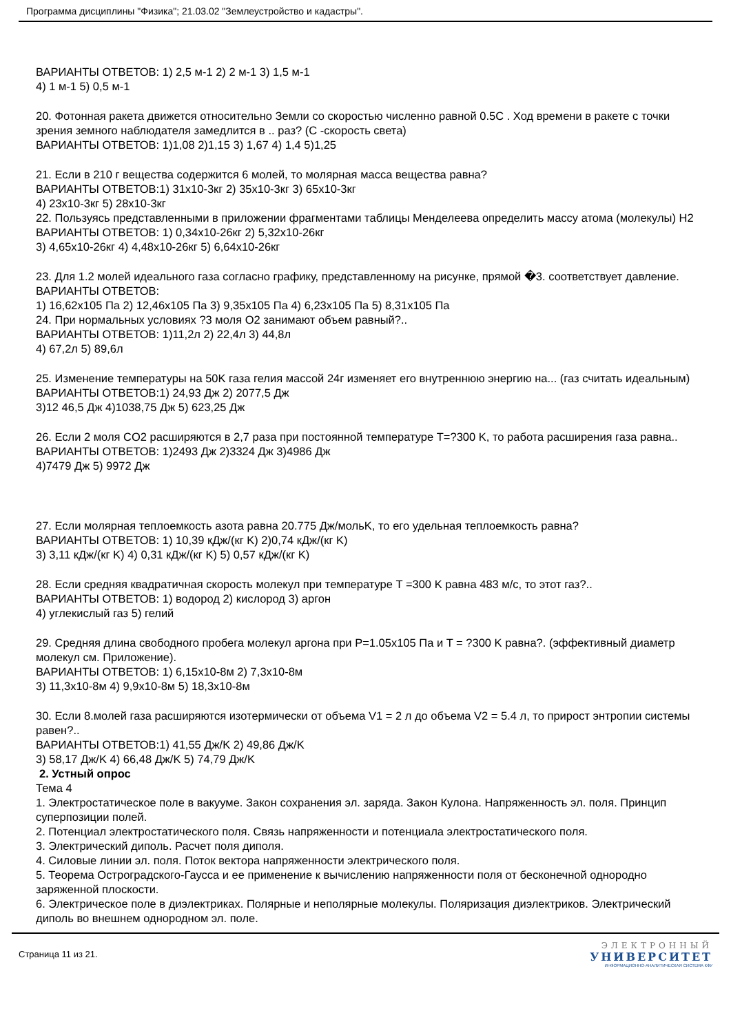Программа дисциплины "Физика"; 21.03.02 "Землеустройство и кадастры".
ВАРИАНТЫ ОТВЕТОВ: 1) 2,5 м-1 2) 2 м-1 3) 1,5 м-1
4) 1 м-1 5) 0,5 м-1
20. Фотонная ракета движется относительно Земли со скоростью численно равной 0.5C . Ход времени в ракете с точки зрения земного наблюдателя замедлится в .. раз? (С -скорость света)
ВАРИАНТЫ ОТВЕТОВ: 1)1,08 2)1,15 3) 1,67 4) 1,4 5)1,25
21. Если в 210 г вещества содержится 6 молей, то молярная масса вещества равна?
ВАРИАНТЫ ОТВЕТОВ:1) 31x10-3кг 2) 35x10-3кг 3) 65x10-3кг
4) 23x10-3кг 5) 28x10-3кг
22. Пользуясь представленными в приложении фрагментами таблицы Менделеева определить массу атома (молекулы) H2
ВАРИАНТЫ ОТВЕТОВ: 1) 0,34x10-26кг 2) 5,32x10-26кг
3) 4,65x10-26кг 4) 4,48x10-26кг 5) 6,64x10-26кг
23. Для 1.2 молей идеального газа согласно графику, представленному на рисунке, прямой �3. соответствует давление.
ВАРИАНТЫ ОТВЕТОВ:
1) 16,62x105 Па 2) 12,46x105 Па 3) 9,35x105 Па 4) 6,23x105 Па 5) 8,31x105 Па
24. При нормальных условиях ?3 моля O2 занимают объем равный?..
ВАРИАНТЫ ОТВЕТОВ: 1)11,2л 2) 22,4л 3) 44,8л
4) 67,2л 5) 89,6л
25. Изменение температуры на 50K газа гелия массой 24г изменяет его внутреннюю энергию на... (газ считать идеальным)
ВАРИАНТЫ ОТВЕТОВ:1) 24,93 Дж 2) 2077,5 Дж
3)12 46,5 Дж 4)1038,75 Дж 5) 623,25 Дж
26. Если 2 моля CO2 расширяются в 2,7 раза при постоянной температуре T=?300 K, то работа расширения газа равна..
ВАРИАНТЫ ОТВЕТОВ: 1)2493 Дж 2)3324 Дж 3)4986 Дж
4)7479 Дж 5) 9972 Дж
27. Если молярная теплоемкость азота равна 20.775 Дж/мольK, то его удельная теплоемкость равна?
ВАРИАНТЫ ОТВЕТОВ: 1) 10,39 кДж/(кг K) 2)0,74 кДж/(кг K)
3) 3,11 кДж/(кг K) 4) 0,31 кДж/(кг K) 5) 0,57 кДж/(кг K)
28. Если средняя квадратичная скорость молекул при температуре T =300 K равна 483 м/с, то этот газ?..
ВАРИАНТЫ ОТВЕТОВ: 1) водород 2) кислород 3) аргон
4) углекислый газ 5) гелий
29. Средняя длина свободного пробега молекул аргона при P=1.05x105 Па и T = ?300 K равна?. (эффективный диаметр молекул см. Приложение).
ВАРИАНТЫ ОТВЕТОВ: 1) 6,15x10-8м 2) 7,3x10-8м
3) 11,3x10-8м 4) 9,9x10-8м 5) 18,3x10-8м
30. Если 8.молей газа расширяются изотермически от объема V1 = 2 л до объема V2 = 5.4 л, то прирост энтропии системы равен?..
ВАРИАНТЫ ОТВЕТОВ:1) 41,55 Дж/K 2) 49,86 Дж/K
3) 58,17 Дж/K 4) 66,48 Дж/K 5) 74,79 Дж/K
2. Устный опрос
Тема 4
1. Электростатическое поле в вакууме. Закон сохранения эл. заряда. Закон Кулона. Напряженность эл. поля. Принцип суперпозиции полей.
2. Потенциал электростатического поля. Связь напряженности и потенциала электростатического поля.
3. Электрический диполь. Расчет поля диполя.
4. Силовые линии эл. поля. Поток вектора напряженности электрического поля.
5. Теорема Остроградского-Гаусса и ее применение к вычислению напряженности поля от бесконечной однородно заряженной плоскости.
6. Электрическое поле в диэлектриках. Полярные и неполярные молекулы. Поляризация диэлектриков. Электрический диполь во внешнем однородном эл. поле.
Страница 11 из 21.
ЭЛЕКТРОННЫЙ
УНИВЕРСИТЕТ
ИНФОРМАЦИОННО-АНАЛИТИЧЕСКАЯ СИСТЕМА КФУ